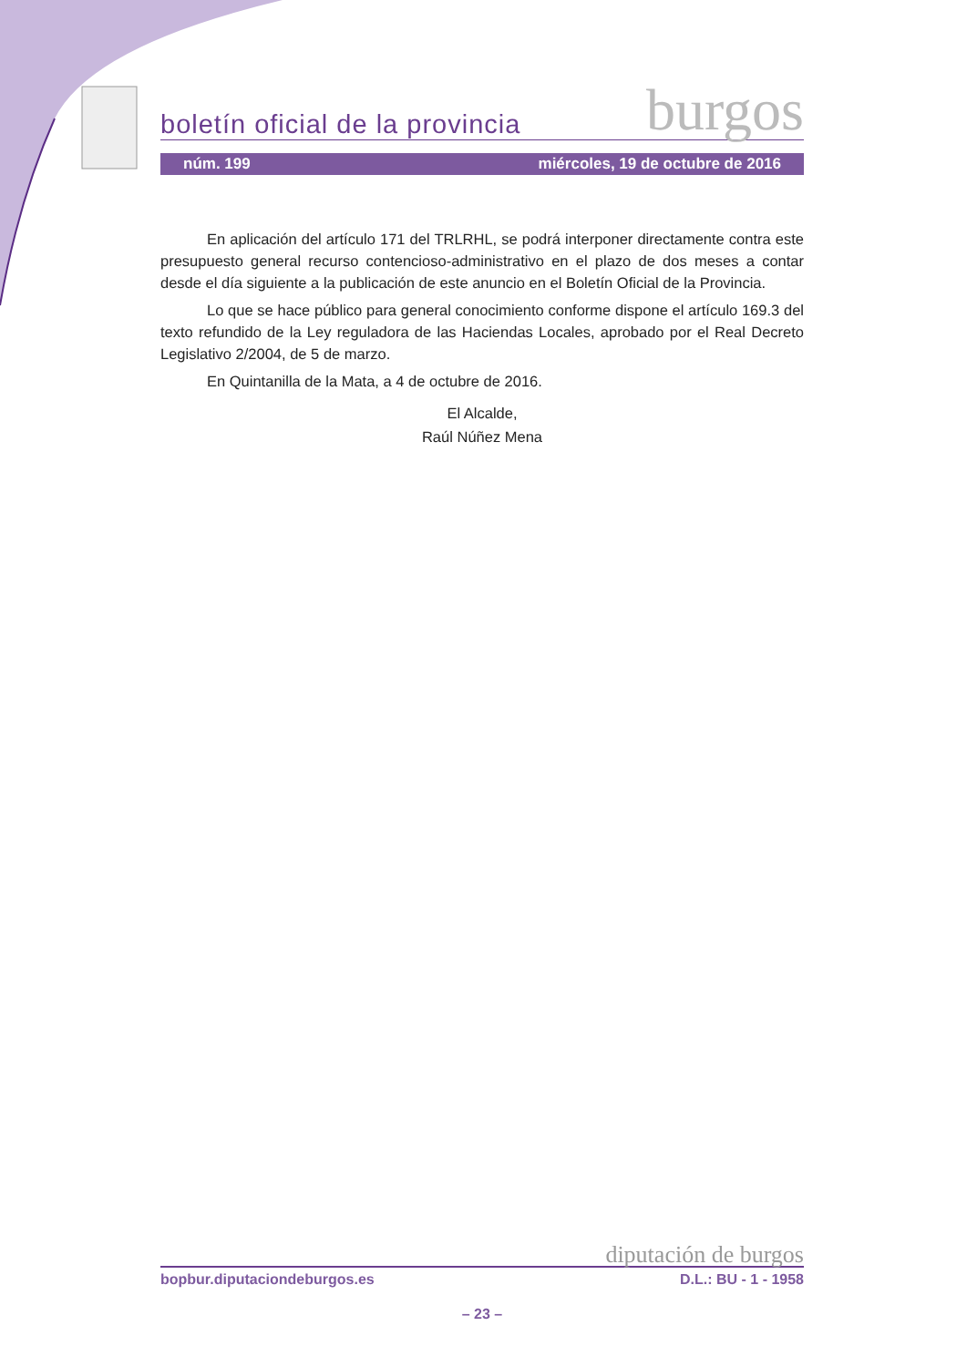boletín oficial de la provincia burgos
núm. 199 miércoles, 19 de octubre de 2016
En aplicación del artículo 171 del TRLRHL, se podrá interponer directamente contra este presupuesto general recurso contencioso-administrativo en el plazo de dos meses a contar desde el día siguiente a la publicación de este anuncio en el Boletín Oficial de la Provincia.
Lo que se hace público para general conocimiento conforme dispone el artículo 169.3 del texto refundido de la Ley reguladora de las Haciendas Locales, aprobado por el Real Decreto Legislativo 2/2004, de 5 de marzo.
En Quintanilla de la Mata, a 4 de octubre de 2016.
El Alcalde,
Raúl Núñez Mena
diputación de burgos
bopbur.diputaciondeburgos.es D.L.: BU - 1 - 1958
– 23 –